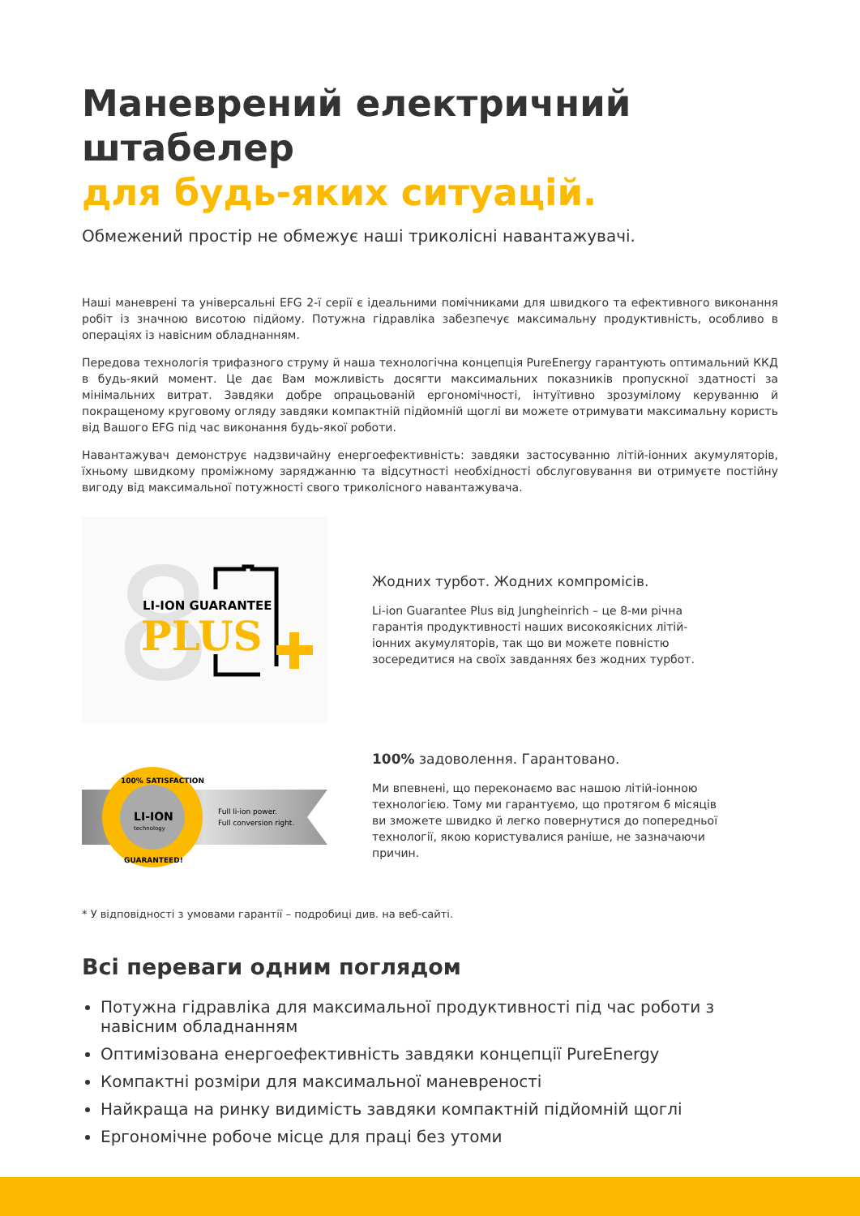Маневрений електричний штабелер
для будь-яких ситуацій.
Обмежений простір не обмежує наші триколісні навантажувачі.
Наші маневрені та універсальні EFG 2-ї серії є ідеальними помічниками для швидкого та ефективного виконання робіт із значною висотою підйому. Потужна гідравліка забезпечує максимальну продуктивність, особливо в операціях із навісним обладнанням.
Передова технологія трифазного струму й наша технологічна концепція PureEnergy гарантують оптимальний ККД в будь-який момент. Це дає Вам можливість досягти максимальних показників пропускної здатності за мінімальних витрат. Завдяки добре опрацьованій ергономічності, інтуїтивно зрозумілому керуванню й покращеному круговому огляду завдяки компактній підйомній щоглі ви можете отримувати максимальну користь від Вашого EFG під час виконання будь-якої роботи.
Навантажувач демонструє надзвичайну енергоефективність: завдяки застосуванню літій-іонних акумуляторів, їхньому швидкому проміжному заряджанню та відсутності необхідності обслуговування ви отримуєте постійну вигоду від максимальної потужності свого триколісного навантажувача.
8
LI-ION GUARANTEE
PLUS
Жодних турбот. Жодних компромісів.
Li-ion Guarantee Plus від Jungheinrich – це 8-ми річна гарантія продуктивності наших високоякісних літій-іонних акумуляторів, так що ви можете повністю зосередитися на своїх завданнях без жодних турбот.
LI-ION
technology
Full li-ion power.
Full conversion right.
100% SATISFACTION
GUARANTEED!
100% задоволення. Гарантовано.
Ми впевнені, що переконаємо вас нашою літій-іонною технологією. Тому ми гарантуємо, що протягом 6 місяців ви зможете швидко й легко повернутися до попередньої технології, якою користувалися раніше, не зазначаючи причин.
* У відповідності з умовами гарантії – подробиці див. на веб-сайті.
Всі переваги одним поглядом
Потужна гідравліка для максимальної продуктивності під час роботи з навісним обладнанням
Оптимізована енергоефективність завдяки концепції PureEnergy
Компактні розміри для максимальної маневреності
Найкраща на ринку видимість завдяки компактній підйомній щоглі
Ергономічне робоче місце для праці без утоми